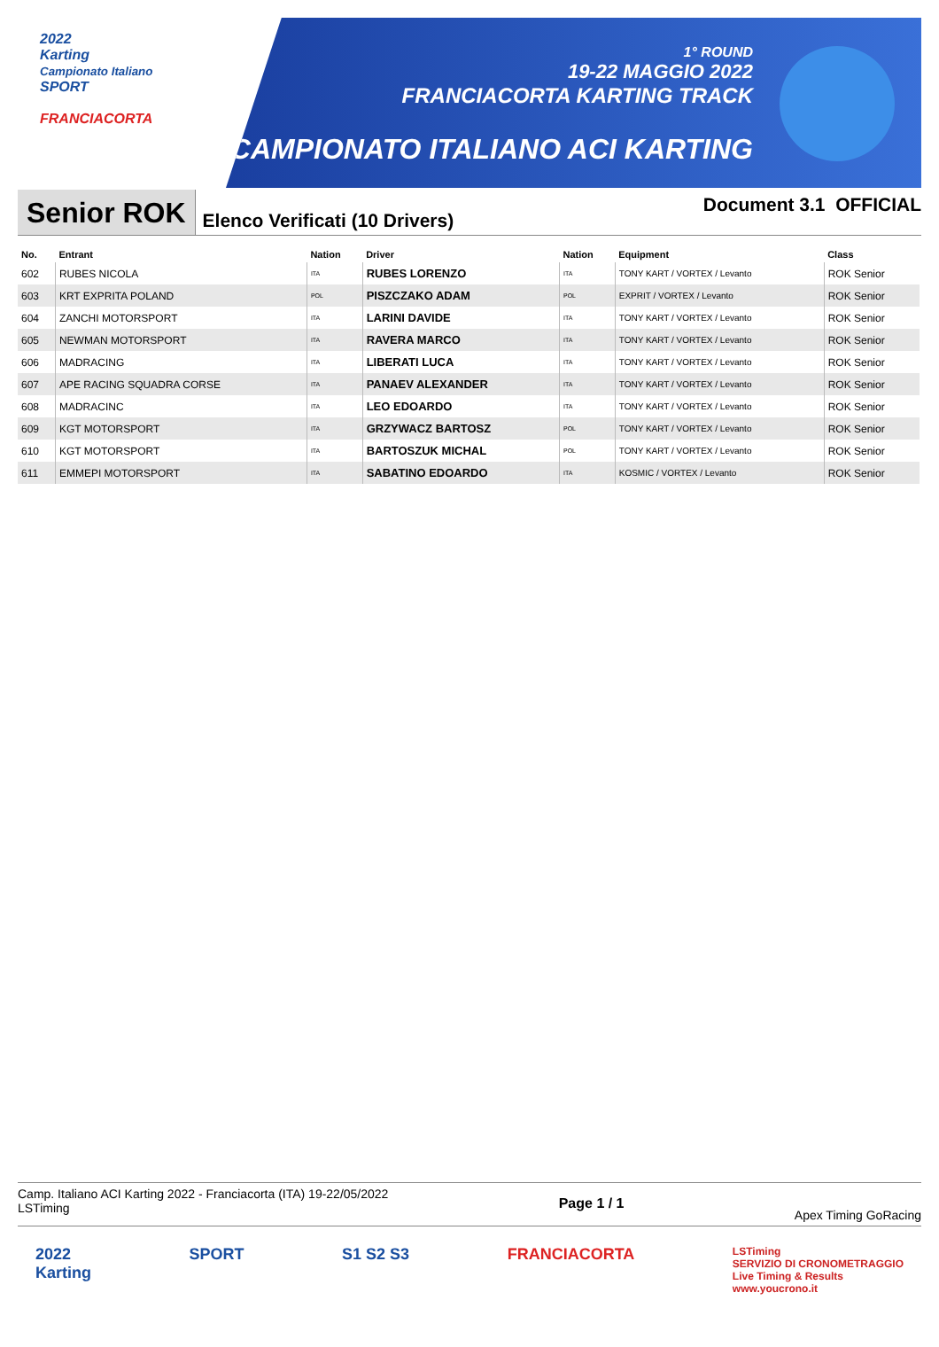2022
Karting
Campionato Italiano
SPORT
FRANCIACORTA
1° ROUND
19-22 MAGGIO 2022
FRANCIACORTA KARTING TRACK
CAMPIONATO ITALIANO ACI KARTING
Senior ROK
Elenco Verificati (10 Drivers)
Document 3.1 OFFICIAL
| No. | Entrant | Nation | Driver | Nation | Equipment | Class |
| --- | --- | --- | --- | --- | --- | --- |
| 602 | RUBES NICOLA | ITA | RUBES LORENZO | ITA | TONY KART / VORTEX / Levanto | ROK Senior |
| 603 | KRT EXPRITA POLAND | POL | PISZCZAKO ADAM | POL | EXPRIT / VORTEX / Levanto | ROK Senior |
| 604 | ZANCHI MOTORSPORT | ITA | LARINI DAVIDE | ITA | TONY KART / VORTEX / Levanto | ROK Senior |
| 605 | NEWMAN MOTORSPORT | ITA | RAVERA MARCO | ITA | TONY KART / VORTEX / Levanto | ROK Senior |
| 606 | MADRACING | ITA | LIBERATI LUCA | ITA | TONY KART / VORTEX / Levanto | ROK Senior |
| 607 | APE RACING SQUADRA CORSE | ITA | PANAEV ALEXANDER | ITA | TONY KART / VORTEX / Levanto | ROK Senior |
| 608 | MADRACINC | ITA | LEO EDOARDO | ITA | TONY KART / VORTEX / Levanto | ROK Senior |
| 609 | KGT MOTORSPORT | ITA | GRZYWACZ BARTOSZ | POL | TONY KART / VORTEX / Levanto | ROK Senior |
| 610 | KGT MOTORSPORT | ITA | BARTOSZUK MICHAL | POL | TONY KART / VORTEX / Levanto | ROK Senior |
| 611 | EMMEPI MOTORSPORT | ITA | SABATINO EDOARDO | ITA | KOSMIC / VORTEX / Levanto | ROK Senior |
Camp. Italiano ACI Karting 2022 - Franciacorta (ITA) 19-22/05/2022
LSTiming
Page 1 / 1
Apex Timing GoRacing
2022
Karting
SPORT S1 S2 S3 FRANCIACORTA
LSTiming
SERVIZIO DI CRONOMETRAGGIO
Live Timing & Results
www.youcrono.it